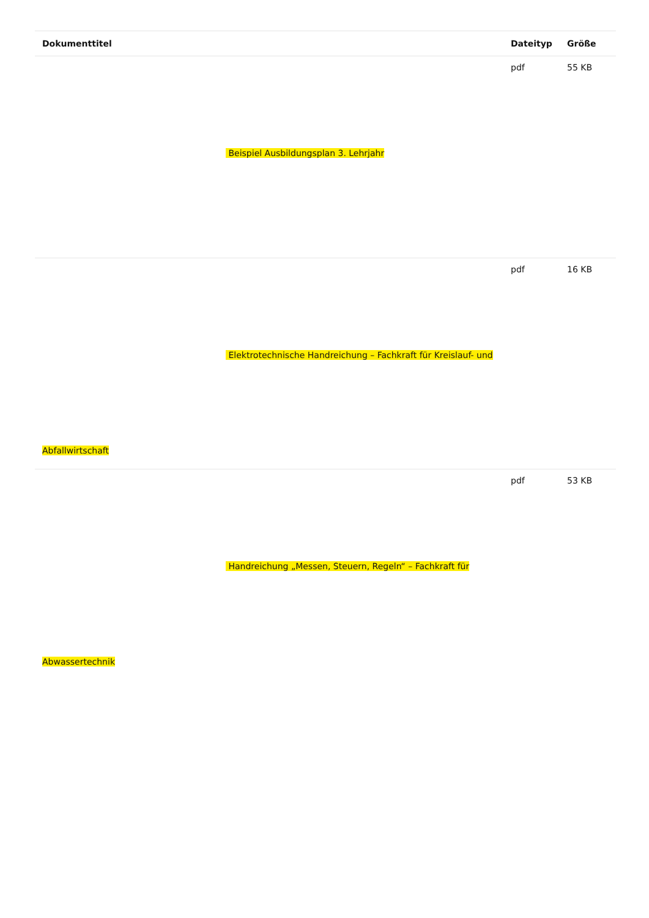| Dokumenttitel | Dateityp | Größe |
| --- | --- | --- |
| Beispiel Ausbildungsplan 3. Lehrjahr | pdf | 55 KB |
| Elektrotechnische Handreichung – Fachkraft für Kreislauf- und Abfallwirtschaft | pdf | 16 KB |
| Handreichung „Messen, Steuern, Regeln“ – Fachkraft für Abwassertechnik | pdf | 53 KB |